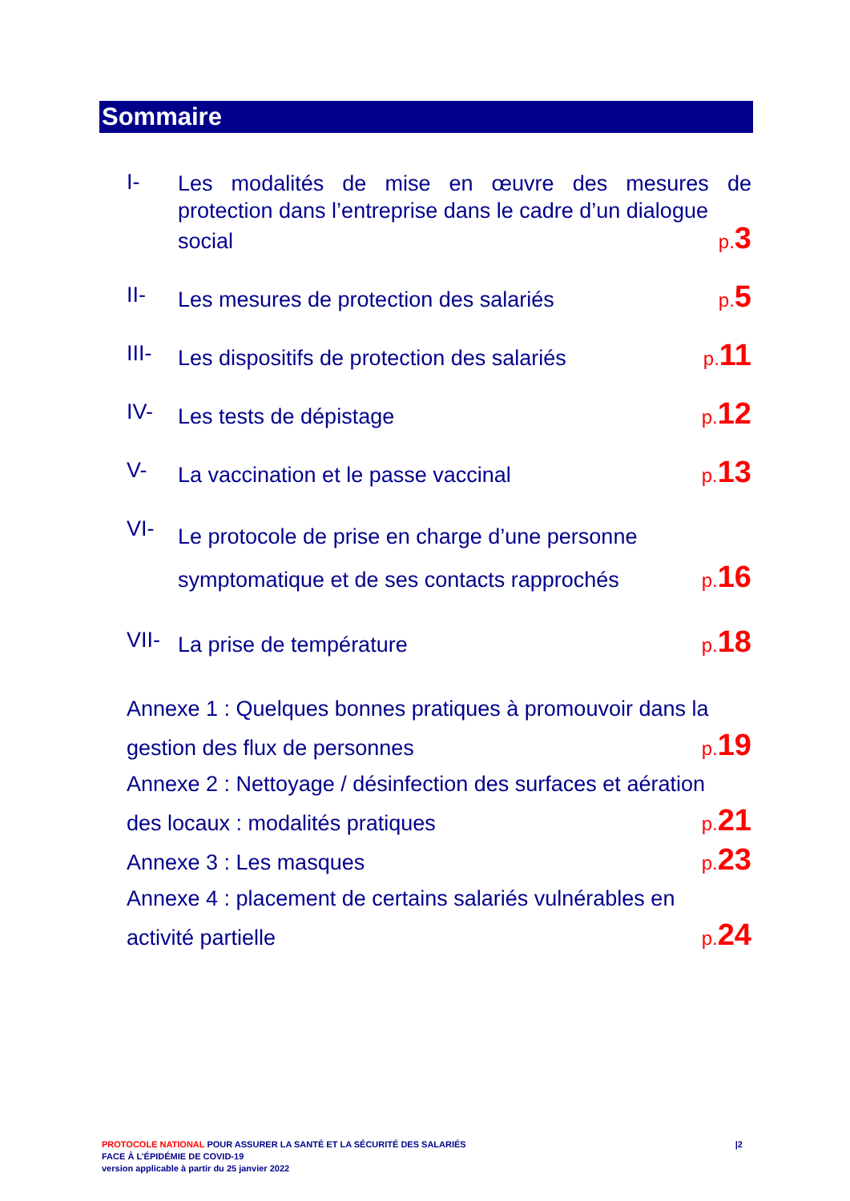Sommaire
I-
Les modalités de mise en œuvre des mesures de protection dans l’entreprise dans le cadre d’un dialogue
social p.3
II-
Les mesures de protection des salariés p.5
III-
Les dispositifs de protection des salariés p.11
IV-
Les tests de dépistage p.12
V-
La vaccination et le passe vaccinal p.13
VI-
Le protocole de prise en charge d’une personne
symptomatique et de ses contacts rapprochés p.16
VII-
La prise de température p.18
Annexe 1 : Quelques bonnes pratiques à promouvoir dans la
gestion des flux de personnes p.19
Annexe 2 : Nettoyage / désinfection des surfaces et aération
des locaux : modalités pratiques p.21
Annexe 3 : Les masques p.23
Annexe 4 : placement de certains salariés vulnérables en
activité partielle p.24
PROTOCOLE NATIONAL POUR ASSURER LA SANTÉ ET LA SÉCURITÉ DES SALARIÉS
FACE À L’ÉPIDÉMIE DE COVID-19
version applicable à partir du 25 janvier 2022
|2